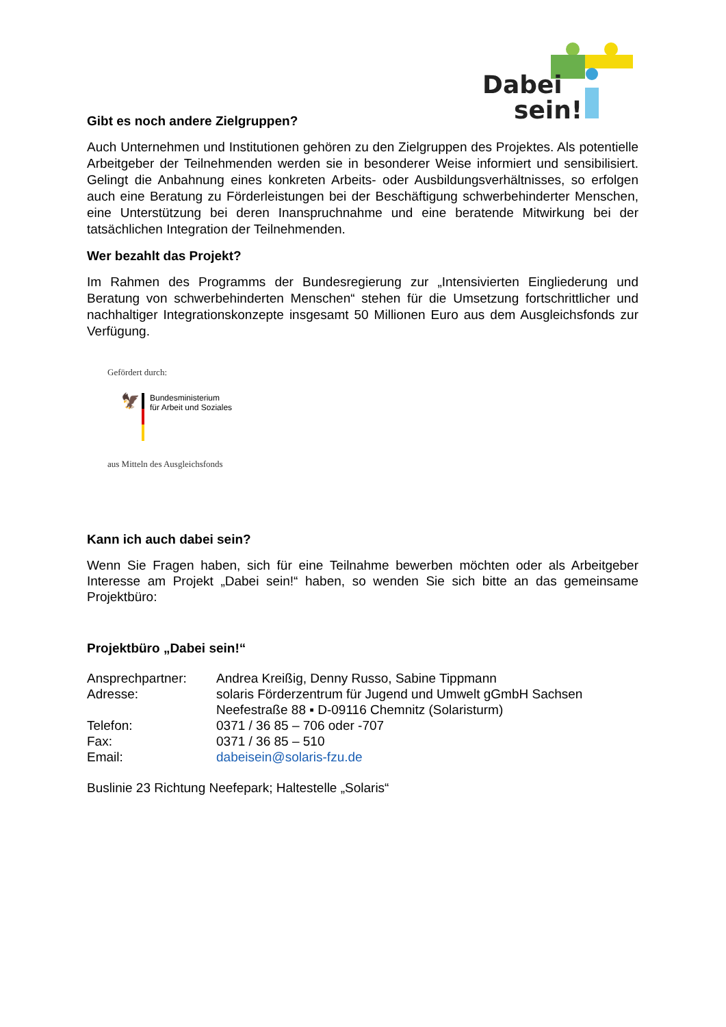Dabei
sein!
Gibt es noch andere Zielgruppen?
Auch Unternehmen und Institutionen gehören zu den Zielgruppen des Projektes. Als potentielle Arbeitgeber der Teilnehmenden werden sie in besonderer Weise informiert und sensibilisiert. Gelingt die Anbahnung eines konkreten Arbeits- oder Ausbildungsverhältnisses, so erfolgen auch eine Beratung zu Förderleistungen bei der Beschäftigung schwerbehinderter Menschen, eine Unterstützung bei deren Inanspruchnahme und eine beratende Mitwirkung bei der tatsächlichen Integration der Teilnehmenden.
Wer bezahlt das Projekt?
Im Rahmen des Programms der Bundesregierung zur „Intensivierten Eingliederung und Beratung von schwerbehinderten Menschen“ stehen für die Umsetzung fortschrittlicher und nachhaltiger Integrationskonzepte insgesamt 50 Millionen Euro aus dem Ausgleichsfonds zur Verfügung.
Gefördert durch:
🦅
Bundesministerium
für Arbeit und Soziales
aus Mitteln des Ausgleichsfonds
Kann ich auch dabei sein?
Wenn Sie Fragen haben, sich für eine Teilnahme bewerben möchten oder als Arbeitgeber Interesse am Projekt „Dabei sein!“ haben, so wenden Sie sich bitte an das gemeinsame Projektbüro:
Projektbüro „Dabei sein!“
| Ansprechpartner: | Andrea Kreißig, Denny Russo, Sabine Tippmann |
| Adresse: | solaris Förderzentrum für Jugend und Umwelt gGmbH Sachsen Neefestraße 88 ▪ D-09116 Chemnitz (Solaristurm) |
| Telefon: | 0371 / 36 85 – 706 oder -707 |
| Fax: | 0371 / 36 85 – 510 |
| Email: | dabeisein@solaris-fzu.de |
Buslinie 23 Richtung Neefepark; Haltestelle „Solaris“